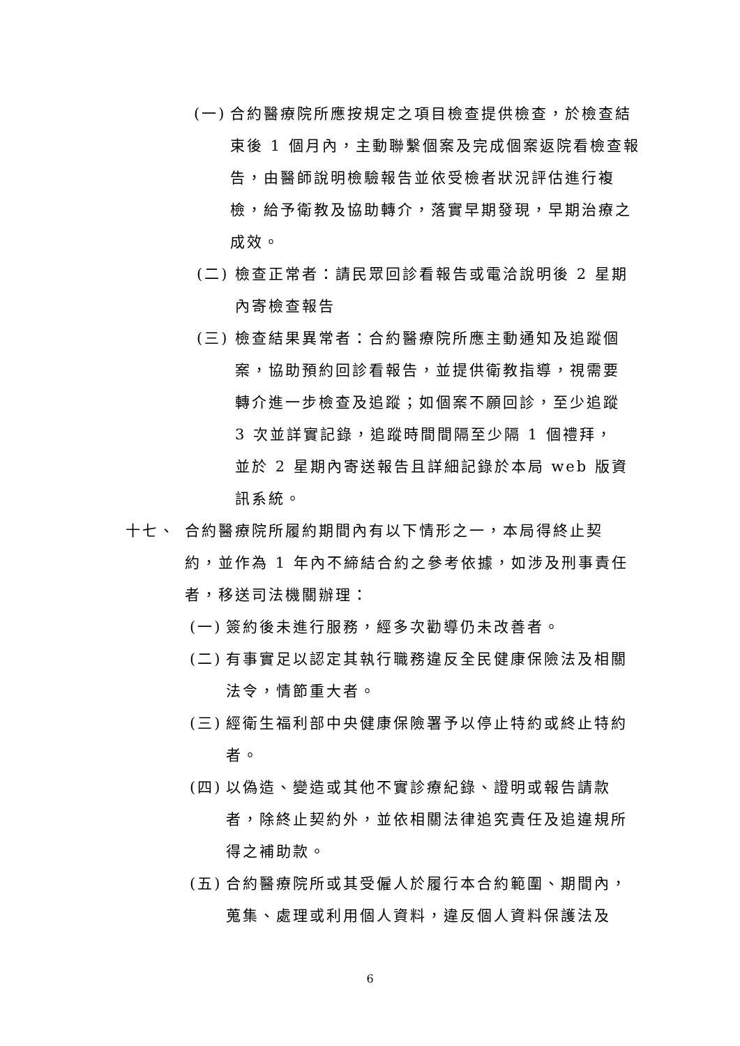(一) 合約醫療院所應按規定之項目檢查提供檢查，於檢查結束後 1 個月內，主動聯繫個案及完成個案返院看檢查報告，由醫師說明檢驗報告並依受檢者狀況評估進行複檢，給予衛教及協助轉介，落實早期發現，早期治療之成效。
(二) 檢查正常者：請民眾回診看報告或電洽說明後 2 星期內寄檢查報告
(三) 檢查結果異常者：合約醫療院所應主動通知及追蹤個案，協助預約回診看報告，並提供衛教指導，視需要轉介進一步檢查及追蹤；如個案不願回診，至少追蹤 3 次並詳實記錄，追蹤時間間隔至少隔 1 個禮拜，並於 2 星期內寄送報告且詳細記錄於本局 web 版資訊系統。
十七、 合約醫療院所履約期間內有以下情形之一，本局得終止契約，並作為 1 年內不締結合約之參考依據，如涉及刑事責任者，移送司法機關辦理：
(一) 簽約後未進行服務，經多次勸導仍未改善者。
(二) 有事實足以認定其執行職務違反全民健康保險法及相關法令，情節重大者。
(三) 經衛生福利部中央健康保險署予以停止特約或終止特約者。
(四) 以偽造、變造或其他不實診療紀錄、證明或報告請款者，除終止契約外，並依相關法律追究責任及追違規所得之補助款。
(五) 合約醫療院所或其受僱人於履行本合約範圍、期間內，蒐集、處理或利用個人資料，違反個人資料保護法及
6